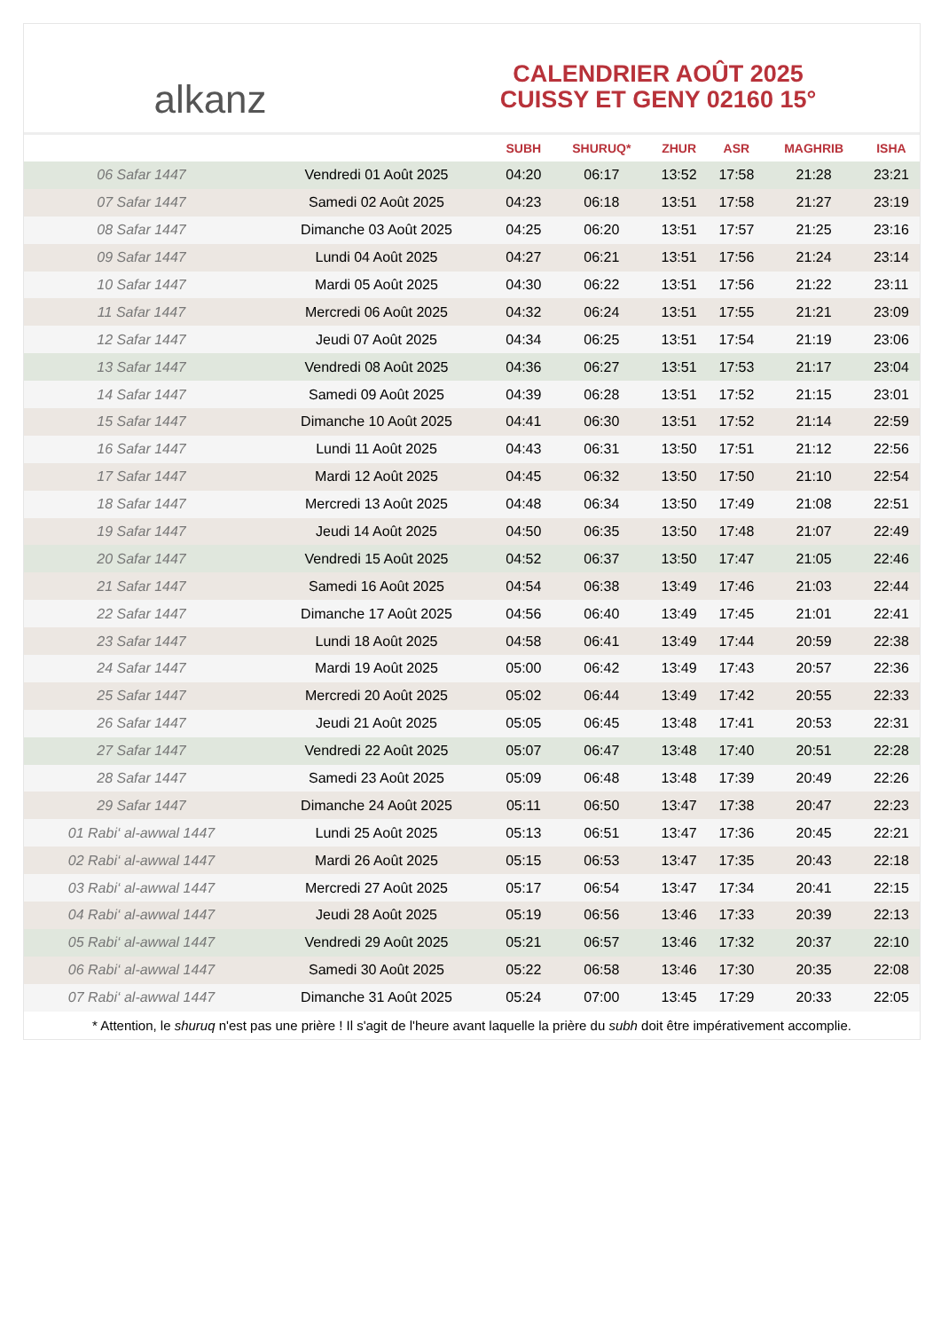﻿ alkanz
CALENDRIER AOÛT 2025
CUISSY ET GENY 02160 15°
| | | SUBH | SHURUQ* | ZHUR | ASR | MAGHRIB | ISHA |
| --- | --- | --- | --- | --- | --- | --- | --- |
| 06 Safar 1447 | Vendredi 01 Août 2025 | 04:20 | 06:17 | 13:52 | 17:58 | 21:28 | 23:21 |
| 07 Safar 1447 | Samedi 02 Août 2025 | 04:23 | 06:18 | 13:51 | 17:58 | 21:27 | 23:19 |
| 08 Safar 1447 | Dimanche 03 Août 2025 | 04:25 | 06:20 | 13:51 | 17:57 | 21:25 | 23:16 |
| 09 Safar 1447 | Lundi 04 Août 2025 | 04:27 | 06:21 | 13:51 | 17:56 | 21:24 | 23:14 |
| 10 Safar 1447 | Mardi 05 Août 2025 | 04:30 | 06:22 | 13:51 | 17:56 | 21:22 | 23:11 |
| 11 Safar 1447 | Mercredi 06 Août 2025 | 04:32 | 06:24 | 13:51 | 17:55 | 21:21 | 23:09 |
| 12 Safar 1447 | Jeudi 07 Août 2025 | 04:34 | 06:25 | 13:51 | 17:54 | 21:19 | 23:06 |
| 13 Safar 1447 | Vendredi 08 Août 2025 | 04:36 | 06:27 | 13:51 | 17:53 | 21:17 | 23:04 |
| 14 Safar 1447 | Samedi 09 Août 2025 | 04:39 | 06:28 | 13:51 | 17:52 | 21:15 | 23:01 |
| 15 Safar 1447 | Dimanche 10 Août 2025 | 04:41 | 06:30 | 13:51 | 17:52 | 21:14 | 22:59 |
| 16 Safar 1447 | Lundi 11 Août 2025 | 04:43 | 06:31 | 13:50 | 17:51 | 21:12 | 22:56 |
| 17 Safar 1447 | Mardi 12 Août 2025 | 04:45 | 06:32 | 13:50 | 17:50 | 21:10 | 22:54 |
| 18 Safar 1447 | Mercredi 13 Août 2025 | 04:48 | 06:34 | 13:50 | 17:49 | 21:08 | 22:51 |
| 19 Safar 1447 | Jeudi 14 Août 2025 | 04:50 | 06:35 | 13:50 | 17:48 | 21:07 | 22:49 |
| 20 Safar 1447 | Vendredi 15 Août 2025 | 04:52 | 06:37 | 13:50 | 17:47 | 21:05 | 22:46 |
| 21 Safar 1447 | Samedi 16 Août 2025 | 04:54 | 06:38 | 13:49 | 17:46 | 21:03 | 22:44 |
| 22 Safar 1447 | Dimanche 17 Août 2025 | 04:56 | 06:40 | 13:49 | 17:45 | 21:01 | 22:41 |
| 23 Safar 1447 | Lundi 18 Août 2025 | 04:58 | 06:41 | 13:49 | 17:44 | 20:59 | 22:38 |
| 24 Safar 1447 | Mardi 19 Août 2025 | 05:00 | 06:42 | 13:49 | 17:43 | 20:57 | 22:36 |
| 25 Safar 1447 | Mercredi 20 Août 2025 | 05:02 | 06:44 | 13:49 | 17:42 | 20:55 | 22:33 |
| 26 Safar 1447 | Jeudi 21 Août 2025 | 05:05 | 06:45 | 13:48 | 17:41 | 20:53 | 22:31 |
| 27 Safar 1447 | Vendredi 22 Août 2025 | 05:07 | 06:47 | 13:48 | 17:40 | 20:51 | 22:28 |
| 28 Safar 1447 | Samedi 23 Août 2025 | 05:09 | 06:48 | 13:48 | 17:39 | 20:49 | 22:26 |
| 29 Safar 1447 | Dimanche 24 Août 2025 | 05:11 | 06:50 | 13:47 | 17:38 | 20:47 | 22:23 |
| 01 Rabi‘ al-awwal 1447 | Lundi 25 Août 2025 | 05:13 | 06:51 | 13:47 | 17:36 | 20:45 | 22:21 |
| 02 Rabi‘ al-awwal 1447 | Mardi 26 Août 2025 | 05:15 | 06:53 | 13:47 | 17:35 | 20:43 | 22:18 |
| 03 Rabi‘ al-awwal 1447 | Mercredi 27 Août 2025 | 05:17 | 06:54 | 13:47 | 17:34 | 20:41 | 22:15 |
| 04 Rabi‘ al-awwal 1447 | Jeudi 28 Août 2025 | 05:19 | 06:56 | 13:46 | 17:33 | 20:39 | 22:13 |
| 05 Rabi‘ al-awwal 1447 | Vendredi 29 Août 2025 | 05:21 | 06:57 | 13:46 | 17:32 | 20:37 | 22:10 |
| 06 Rabi‘ al-awwal 1447 | Samedi 30 Août 2025 | 05:22 | 06:58 | 13:46 | 17:30 | 20:35 | 22:08 |
| 07 Rabi‘ al-awwal 1447 | Dimanche 31 Août 2025 | 05:24 | 07:00 | 13:45 | 17:29 | 20:33 | 22:05 |
* Attention, le shuruq n'est pas une prière ! Il s'agit de l'heure avant laquelle la prière du subh doit être impérativement accomplie.